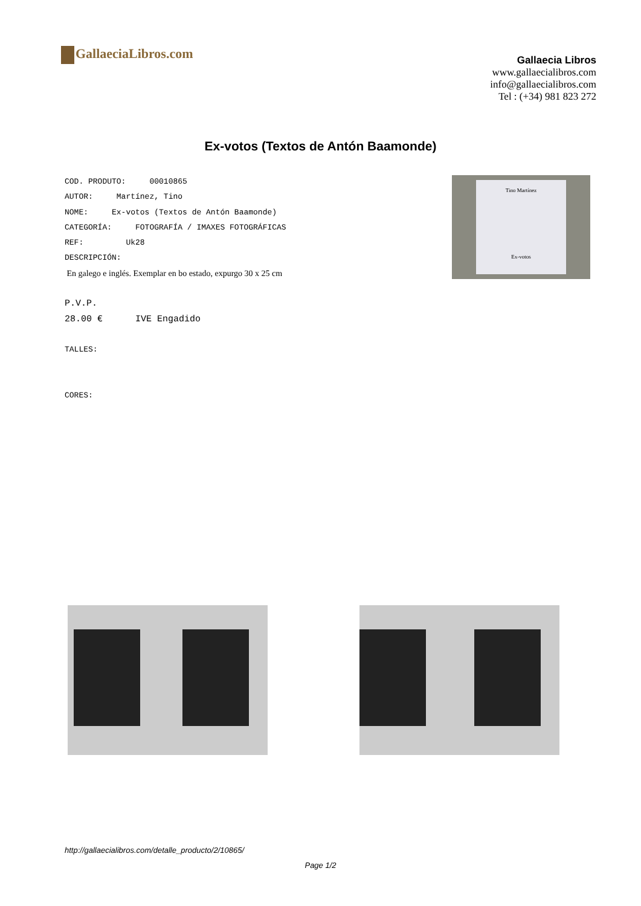GallaeciaLibros.com
Gallaecia Libros
www.gallaecialibros.com
info@gallaecialibros.com
Tel : (+34) 981 823 272
Ex-votos (Textos de Antón Baamonde)
COD. PRODUTO: 00010865
AUTOR: Martínez, Tino
NOME: Ex-votos (Textos de Antón Baamonde)
CATEGORÍA: FOTOGRAFÍA / IMAXES FOTOGRÁFICAS
REF: Uk28
DESCRIPCIÓN:
En galego e inglés. Exemplar en bo estado, expurgo 30 x 25 cm
P.V.P.
28.00 € IVE Engadido
TALLES:
CORES:
Tino Martínez
Ex-votos
http://gallaecialibros.com/detalle_producto/2/10865/
Page 1/2